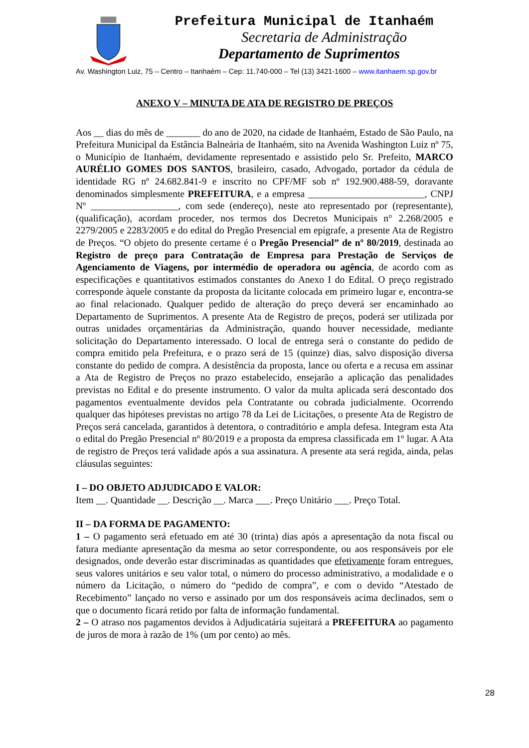Prefeitura Municipal de Itanhaém
Secretaria de Administração
Departamento de Suprimentos
Av. Washington Luiz, 75 – Centro – Itanhaém – Cep: 11.740-000 – Tel (13) 3421-1600 – www.itanhaem.sp.gov.br
ANEXO V – MINUTA DE ATA DE REGISTRO DE PREÇOS
Aos __ dias do mês de _______ do ano de 2020, na cidade de Itanhaém, Estado de São Paulo, na Prefeitura Municipal da Estância Balneária de Itanhaém, sito na Avenida Washington Luiz nº 75, o Município de Itanhaém, devidamente representado e assistido pelo Sr. Prefeito, MARCO AURÉLIO GOMES DOS SANTOS, brasileiro, casado, Advogado, portador da cédula de identidade RG nº 24.682.841-9 e inscrito no CPF/MF sob nº 192.900.488-59, doravante denominados simplesmente PREFEITURA, e a empresa ________________________, CNPJ Nº __________________, com sede (endereço), neste ato representado por (representante), (qualificação), acordam proceder, nos termos dos Decretos Municipais n° 2.268/2005 e 2279/2005 e 2283/2005 e do edital do Pregão Presencial em epígrafe, a presente Ata de Registro de Preços. “O objeto do presente certame é o Pregão Presencial” de nº 80/2019, destinada ao Registro de preço para Contratação de Empresa para Prestação de Serviços de Agenciamento de Viagens, por intermédio de operadora ou agência, de acordo com as especificações e quantitativos estimados constantes do Anexo I do Edital. O preço registrado corresponde àquele constante da proposta da licitante colocada em primeiro lugar e, encontra-se ao final relacionado. Qualquer pedido de alteração do preço deverá ser encaminhado ao Departamento de Suprimentos. A presente Ata de Registro de preços, poderá ser utilizada por outras unidades orçamentárias da Administração, quando houver necessidade, mediante solicitação do Departamento interessado. O local de entrega será o constante do pedido de compra emitido pela Prefeitura, e o prazo será de 15 (quinze) dias, salvo disposição diversa constante do pedido de compra. A desistência da proposta, lance ou oferta e a recusa em assinar a Ata de Registro de Preços no prazo estabelecido, ensejarão a aplicação das penalidades previstas no Edital e do presente instrumento. O valor da multa aplicada será descontado dos pagamentos eventualmente devidos pela Contratante ou cobrada judicialmente. Ocorrendo qualquer das hipóteses previstas no artigo 78 da Lei de Licitações, o presente Ata de Registro de Preços será cancelada, garantidos à detentora, o contraditório e ampla defesa. Integram esta Ata o edital do Pregão Presencial nº 80/2019 e a proposta da empresa classificada em 1º lugar. A Ata de registro de Preços terá validade após a sua assinatura. A presente ata será regida, ainda, pelas cláusulas seguintes:
I – DO OBJETO ADJUDICADO E VALOR:
Item __. Quantidade __. Descrição __. Marca ___. Preço Unitário ___. Preço Total.
II – DA FORMA DE PAGAMENTO:
1 – O pagamento será efetuado em até 30 (trinta) dias após a apresentação da nota fiscal ou fatura mediante apresentação da mesma ao setor correspondente, ou aos responsáveis por ele designados, onde deverão estar discriminadas as quantidades que efetivamente foram entregues, seus valores unitários e seu valor total, o número do processo administrativo, a modalidade e o número da Licitação, o número do “pedido de compra”, e com o devido “Atestado de Recebimento” lançado no verso e assinado por um dos responsáveis acima declinados, sem o que o documento ficará retido por falta de informação fundamental.
2 – O atraso nos pagamentos devidos à Adjudicatária sujeitará a PREFEITURA ao pagamento de juros de mora à razão de 1% (um por cento) ao mês.
28